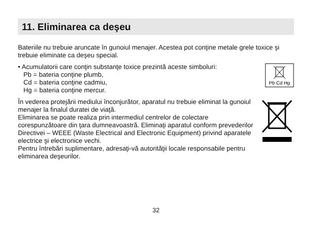11. Eliminarea ca deşeu
Bateriile nu trebuie aruncate în gunoiul menajer. Acestea pot conţine metale grele toxice şi trebuie eliminate ca deşeu special.
• Acumulatorii care conţin substanţe toxice prezintă aceste simboluri:
Pb = bateria conţine plumb,
Cd = bateria conţine cadmiu,
Hg = bateria conţine mercur.
Pb Cd Hg
În vederea protejării mediului înconjurător, aparatul nu trebuie eliminat la gunoiul menajer la finalul duratei de viaţă.
Eliminarea se poate realiza prin intermediul centrelor de colectare corespunzătoare din ţara dumneavoastră. Eliminaţi aparatul conform prevederilor Directivei – WEEE (Waste Electrical and Electronic Equipment) privind aparatele electrice şi electronice vechi.
Pentru întrebări suplimentare, adresaţi-vă autorităţii locale responsabile pentru eliminarea deşeurilor.
32